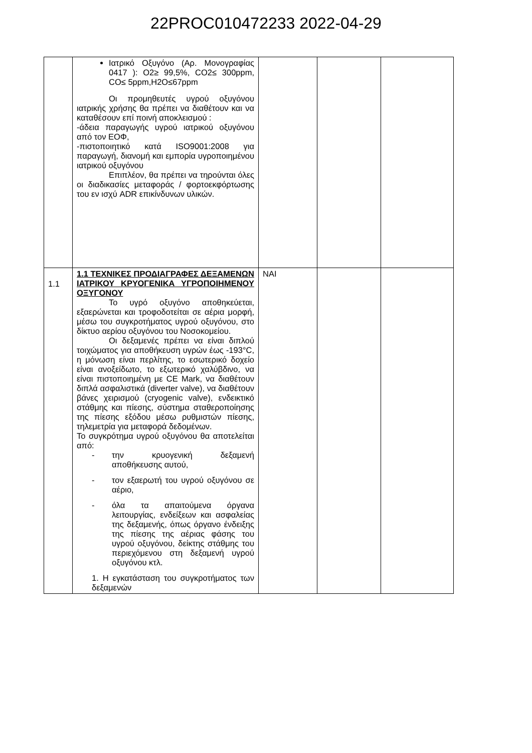22PROC010472233 2022-04-29
| | Ιατρικό Οξυγόνο (Αρ. Μονογραφίας 0417 ): O2≥ 99,5%, CO2≤ 300ppm, CO≤ 5ppm,H2O≤67ppm Οι προμηθευτές υγρού οξυγόνου ιατρικής χρήσης θα πρέπει να διαθέτουν και να καταθέσουν επί ποινή αποκλεισμού : -άδεια παραγωγής υγρού ιατρικού οξυγόνου από τον ΕΟΦ, -πιστοποιητικό κατά ISO9001:2008 για παραγωγή, διανομή και εμπορία υγροποιημένου ιατρικού οξυγόνου Επιπλέον, θα πρέπει να τηρούνται όλες οι διαδικασίες μεταφοράς / φορτοεκφόρτωσης του εν ισχύ ADR επικίνδυνων υλικών. | | | |
| 1.1 | 1.1 ΤΕΧΝΙΚΕΣ ΠΡΟΔΙΑΓΡΑΦΕΣ ΔΕΞΑΜΕΝΩΝ ΙΑΤΡΙΚΟΥ ΚΡΥΟΓΕΝΙΚΑ ΥΓΡΟΠΟΙΗΜΕΝΟΥ ΟΞΥΓΟΝΟΥ Το υγρό οξυγόνο αποθηκεύεται, εξαερώνεται και τροφοδοτείται σε αέρια μορφή, μέσω του συγκροτήματος υγρού οξυγόνου, στο δίκτυο αερίου οξυγόνου του Νοσοκομείου. Οι δεξαμενές πρέπει να είναι διπλού τοιχώματος για αποθήκευση υγρών έως -193°C, η μόνωση είναι περλίτης, το εσωτερικό δοχείο είναι ανοξείδωτο, το εξωτερικό χαλύβδινο, να είναι πιστοποιημένη με CE Mark, να διαθέτουν διπλά ασφαλιστικά (diverter valve), να διαθέτουν βάνες χειρισμού (cryogenic valve), ενδεικτικό στάθμης και πίεσης, σύστημα σταθεροποίησης της πίεσης εξόδου μέσω ρυθμιστών πίεσης, τηλεμετρία για μεταφορά δεδομένων. Το συγκρότημα υγρού οξυγόνου θα αποτελείται από: - την κρυογενική δεξαμενή αποθήκευσης αυτού, - τον εξαερωτή του υγρού οξυγόνου σε αέριο, - όλα τα απαιτούμενα όργανα λειτουργίας, ενδείξεων και ασφαλείας της δεξαμενής, όπως όργανο ένδειξης της πίεσης της αέριας φάσης του υγρού οξυγόνου, δείκτης στάθμης του περιεχόμενου στη δεξαμενή υγρού οξυγόνου κτλ. 1. Η εγκατάσταση του συγκροτήματος των δεξαμενών | ΝΑΙ | | |